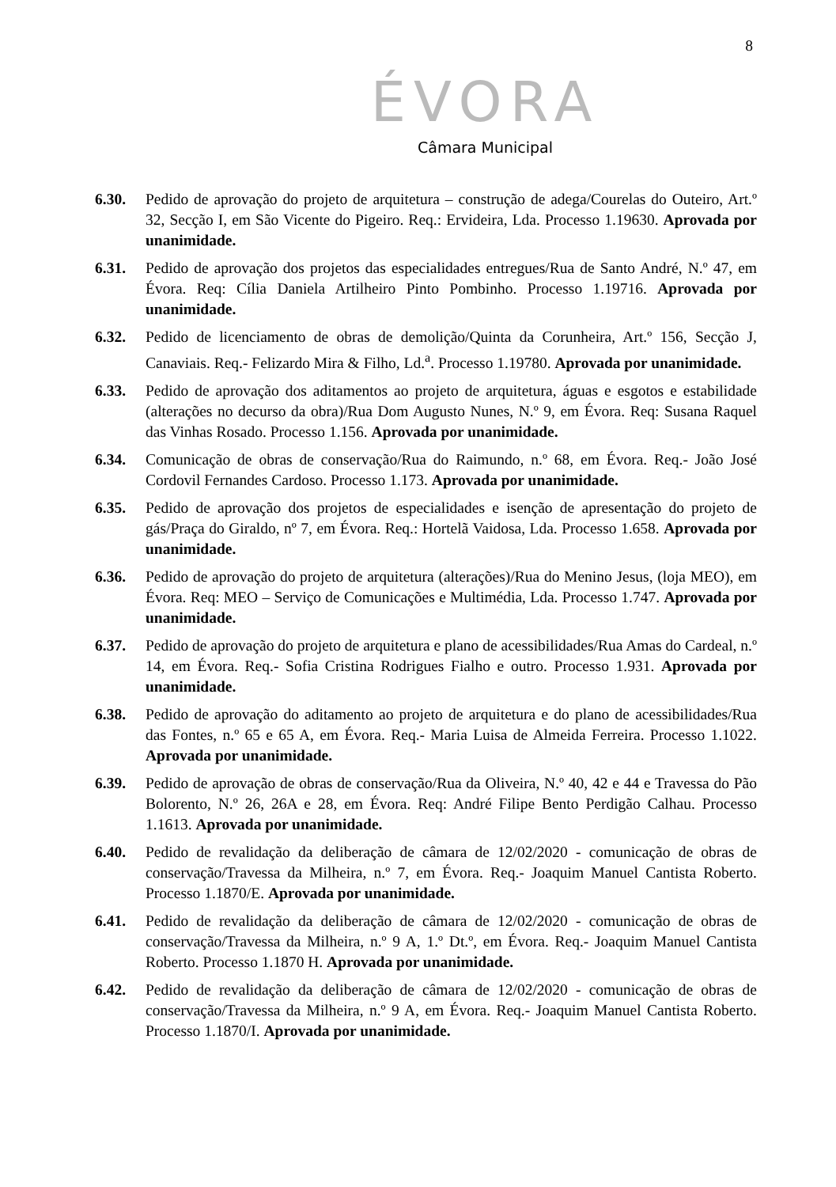8
ÉVORA
Câmara Municipal
6.30. Pedido de aprovação do projeto de arquitetura – construção de adega/Courelas do Outeiro, Art.º 32, Secção I, em São Vicente do Pigeiro. Req.: Ervideira, Lda. Processo 1.19630. Aprovada por unanimidade.
6.31. Pedido de aprovação dos projetos das especialidades entregues/Rua de Santo André, N.º 47, em Évora. Req: Cília Daniela Artilheiro Pinto Pombinho. Processo 1.19716. Aprovada por unanimidade.
6.32. Pedido de licenciamento de obras de demolição/Quinta da Corunheira, Art.º 156, Secção J, Canaviais. Req.- Felizardo Mira & Filho, Ld.<sup>a</sup>. Processo 1.19780. Aprovada por unanimidade.
6.33. Pedido de aprovação dos aditamentos ao projeto de arquitetura, águas e esgotos e estabilidade (alterações no decurso da obra)/Rua Dom Augusto Nunes, N.º 9, em Évora. Req: Susana Raquel das Vinhas Rosado. Processo 1.156. Aprovada por unanimidade.
6.34. Comunicação de obras de conservação/Rua do Raimundo, n.º 68, em Évora. Req.- João José Cordovil Fernandes Cardoso. Processo 1.173. Aprovada por unanimidade.
6.35. Pedido de aprovação dos projetos de especialidades e isenção de apresentação do projeto de gás/Praça do Giraldo, nº 7, em Évora. Req.: Hortelã Vaidosa, Lda. Processo 1.658. Aprovada por unanimidade.
6.36. Pedido de aprovação do projeto de arquitetura (alterações)/Rua do Menino Jesus, (loja MEO), em Évora. Req: MEO – Serviço de Comunicações e Multimédia, Lda. Processo 1.747. Aprovada por unanimidade.
6.37. Pedido de aprovação do projeto de arquitetura e plano de acessibilidades/Rua Amas do Cardeal, n.º 14, em Évora. Req.- Sofia Cristina Rodrigues Fialho e outro. Processo 1.931. Aprovada por unanimidade.
6.38. Pedido de aprovação do aditamento ao projeto de arquitetura e do plano de acessibilidades/Rua das Fontes, n.º 65 e 65 A, em Évora. Req.- Maria Luisa de Almeida Ferreira. Processo 1.1022. Aprovada por unanimidade.
6.39. Pedido de aprovação de obras de conservação/Rua da Oliveira, N.º 40, 42 e 44 e Travessa do Pão Bolorento, N.º 26, 26A e 28, em Évora. Req: André Filipe Bento Perdigão Calhau. Processo 1.1613. Aprovada por unanimidade.
6.40. Pedido de revalidação da deliberação de câmara de 12/02/2020 - comunicação de obras de conservação/Travessa da Milheira, n.º 7, em Évora. Req.- Joaquim Manuel Cantista Roberto. Processo 1.1870/E. Aprovada por unanimidade.
6.41. Pedido de revalidação da deliberação de câmara de 12/02/2020 - comunicação de obras de conservação/Travessa da Milheira, n.º 9 A, 1.º Dt.º, em Évora. Req.- Joaquim Manuel Cantista Roberto. Processo 1.1870 H. Aprovada por unanimidade.
6.42. Pedido de revalidação da deliberação de câmara de 12/02/2020 - comunicação de obras de conservação/Travessa da Milheira, n.º 9 A, em Évora. Req.- Joaquim Manuel Cantista Roberto. Processo 1.1870/I. Aprovada por unanimidade.